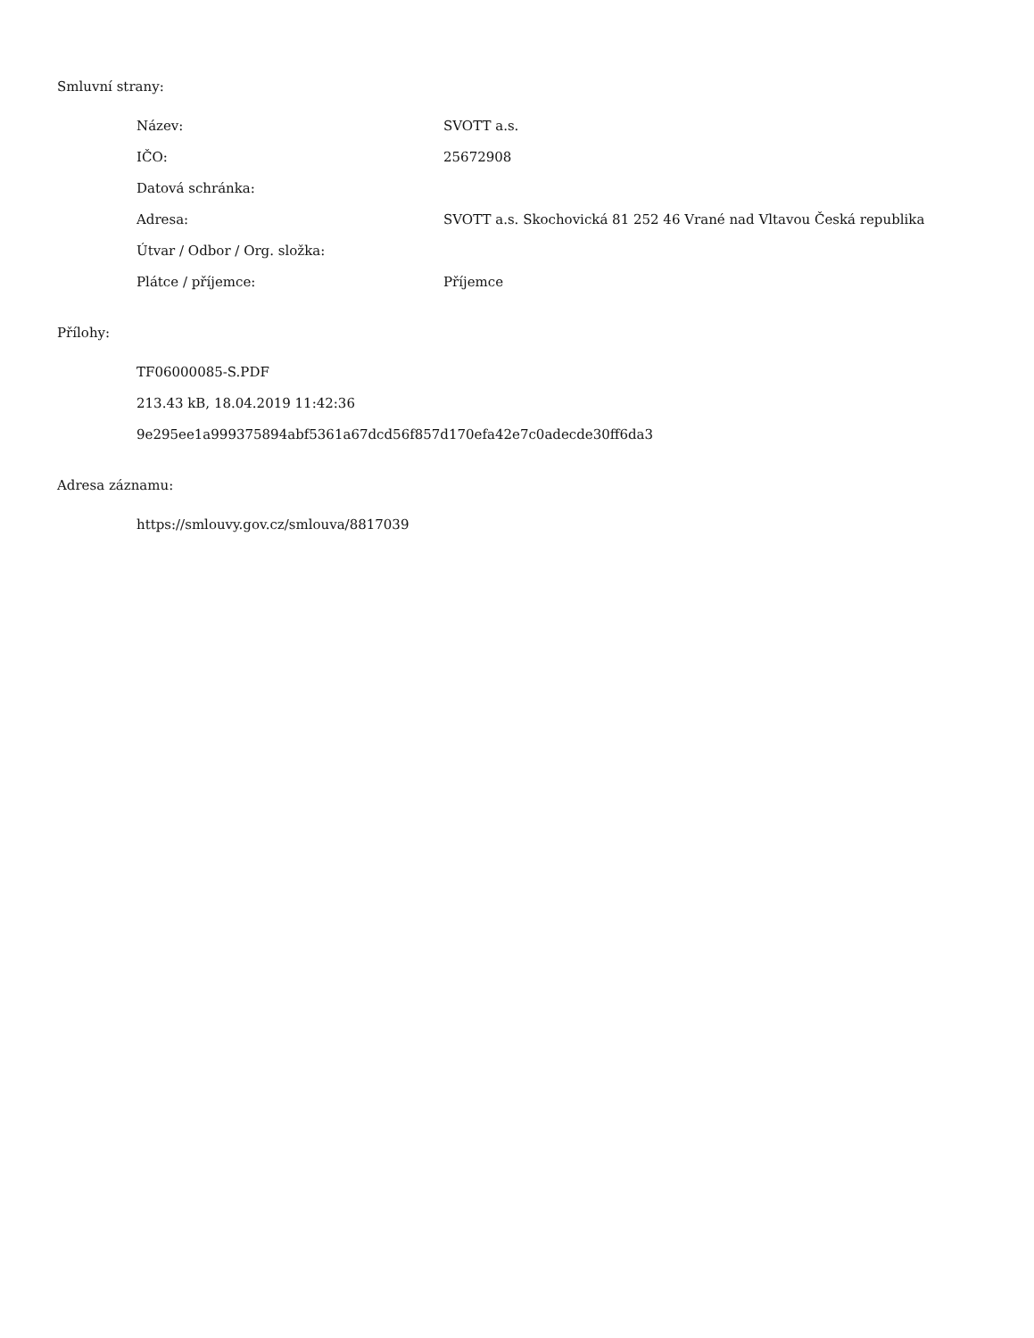Smluvní strany:
| Název: | SVOTT a.s. |
| IČO: | 25672908 |
| Datová schránka: | |
| Adresa: | SVOTT a.s. Skochovická 81 252 46 Vrané nad Vltavou Česká republika |
| Útvar / Odbor / Org. složka: | |
| Plátce / příjemce: | Příjemce |
Přílohy:
TF06000085-S.PDF
213.43 kB, 18.04.2019 11:42:36
9e295ee1a999375894abf5361a67dcd56f857d170efa42e7c0adecde30ff6da3
Adresa záznamu:
https://smlouvy.gov.cz/smlouva/8817039